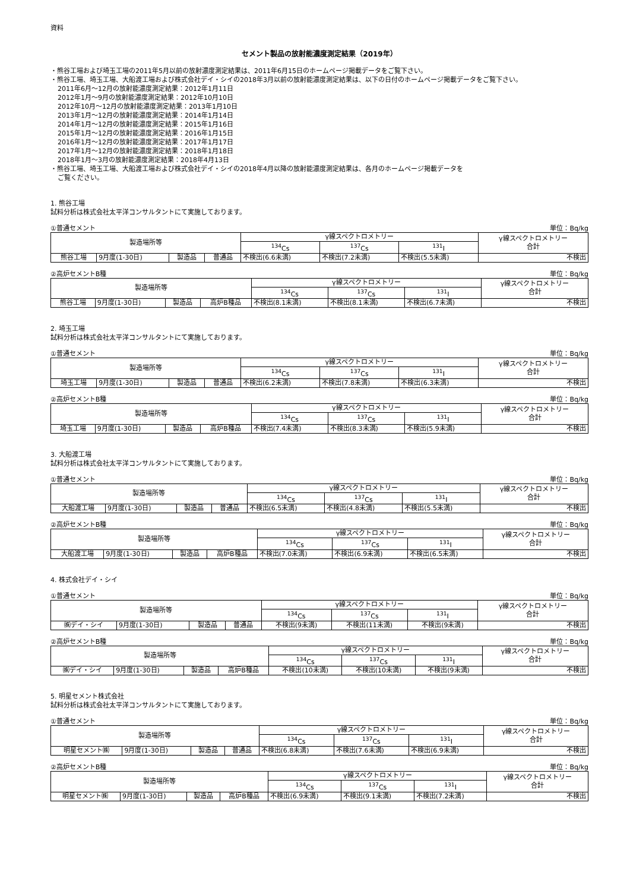資料
セメント製品の放射能濃度測定結果（2019年）
・熊谷工場および埼玉工場の2011年5月以前の放射濃度測定結果は、2011年6月15日のホームページ掲載データをご覧下さい。
・熊谷工場、埼玉工場、大船渡工場および株式会社デイ・シイの2018年3月以前の放射能濃度測定結果は、以下の日付のホームページ掲載データをご覧下さい。
2011年6月～12月の放射能濃度測定結果：2012年1月11日
2012年1月～9月の放射能濃度測定結果：2012年10月10日
2012年10月～12月の放射能濃度測定結果：2013年1月10日
2013年1月～12月の放射能濃度測定結果：2014年1月14日
2014年1月～12月の放射能濃度測定結果：2015年1月16日
2015年1月～12月の放射能濃度測定結果：2016年1月15日
2016年1月～12月の放射能濃度測定結果：2017年1月17日
2017年1月～12月の放射能濃度測定結果：2018年1月18日
2018年1月～3月の放射能濃度測定結果：2018年4月13日
・熊谷工場、埼玉工場、大船渡工場および株式会社デイ・シイの2018年4月以降の放射能濃度測定結果は、各月のホームページ掲載データを
ご覧ください。
1. 熊谷工場
試料分析は株式会社太平洋コンサルタントにて実施しております。
①普通セメント 単位：Bq/kg
| 製造場所等 | | | | γ線スペクトロメトリー | | | γ線スペクトロメトリー 合計 |
| --- | --- | --- | --- | --- | --- | --- | --- |
| | | | | <sup>134</sup>Cs | <sup>137</sup>Cs | <sup>131</sup>I | |
| 熊谷工場 | 9月度(1-30日) | 製造品 | 普通品 | 不検出(6.6未満) | 不検出(7.2未満) | 不検出(5.5未満) | 不検出 |
②高炉セメントB種 単位：Bq/kg
| 製造場所等 | | | | γ線スペクトロメトリー | | | γ線スペクトロメトリー 合計 |
| --- | --- | --- | --- | --- | --- | --- | --- |
| | | | | <sup>134</sup>Cs | <sup>137</sup>Cs | <sup>131</sup>I | |
| 熊谷工場 | 9月度(1-30日) | 製造品 | 高炉B種品 | 不検出(8.1未満) | 不検出(8.1未満) | 不検出(6.7未満) | 不検出 |
2. 埼玉工場
試料分析は株式会社太平洋コンサルタントにて実施しております。
①普通セメント 単位：Bq/kg
| 製造場所等 | | | | γ線スペクトロメトリー | | | γ線スペクトロメトリー 合計 |
| --- | --- | --- | --- | --- | --- | --- | --- |
| | | | | <sup>134</sup>Cs | <sup>137</sup>Cs | <sup>131</sup>I | |
| 埼玉工場 | 9月度(1-30日) | 製造品 | 普通品 | 不検出(6.2未満) | 不検出(7.8未満) | 不検出(6.3未満) | 不検出 |
②高炉セメントB種 単位：Bq/kg
| 製造場所等 | | | | γ線スペクトロメトリー | | | γ線スペクトロメトリー 合計 |
| --- | --- | --- | --- | --- | --- | --- | --- |
| | | | | <sup>134</sup>Cs | <sup>137</sup>Cs | <sup>131</sup>I | |
| 埼玉工場 | 9月度(1-30日) | 製造品 | 高炉B種品 | 不検出(7.4未満) | 不検出(8.3未満) | 不検出(5.9未満) | 不検出 |
3. 大船渡工場
試料分析は株式会社太平洋コンサルタントにて実施しております。
①普通セメント 単位：Bq/kg
| 製造場所等 | | | | γ線スペクトロメトリー | | | γ線スペクトロメトリー 合計 |
| --- | --- | --- | --- | --- | --- | --- | --- |
| | | | | <sup>134</sup>Cs | <sup>137</sup>Cs | <sup>131</sup>I | |
| 大船渡工場 | 9月度(1-30日) | 製造品 | 普通品 | 不検出(6.5未満) | 不検出(4.8未満) | 不検出(5.5未満) | 不検出 |
②高炉セメントB種 単位：Bq/kg
| 製造場所等 | | | | γ線スペクトロメトリー | | | γ線スペクトロメトリー 合計 |
| --- | --- | --- | --- | --- | --- | --- | --- |
| | | | | <sup>134</sup>Cs | <sup>137</sup>Cs | <sup>131</sup>I | |
| 大船渡工場 | 9月度(1-30日) | 製造品 | 高炉B種品 | 不検出(7.0未満) | 不検出(6.9未満) | 不検出(6.5未満) | 不検出 |
4. 株式会社デイ・シイ
①普通セメント 単位：Bq/kg
| 製造場所等 | | | | γ線スペクトロメトリー | | | γ線スペクトロメトリー 合計 |
| --- | --- | --- | --- | --- | --- | --- | --- |
| | | | | <sup>134</sup>Cs | <sup>137</sup>Cs | <sup>131</sup>I | |
| ㈱デイ・シイ | 9月度(1-30日) | 製造品 | 普通品 | 不検出(9未満) | 不検出(11未満) | 不検出(9未満) | 不検出 |
②高炉セメントB種 単位：Bq/kg
| 製造場所等 | | | | γ線スペクトロメトリー | | | γ線スペクトロメトリー 合計 |
| --- | --- | --- | --- | --- | --- | --- | --- |
| | | | | <sup>134</sup>Cs | <sup>137</sup>Cs | <sup>131</sup>I | |
| ㈱デイ・シイ | 9月度(1-30日) | 製造品 | 高炉B種品 | 不検出(10未満) | 不検出(10未満) | 不検出(9未満) | 不検出 |
5. 明星セメント株式会社
試料分析は株式会社太平洋コンサルタントにて実施しております。
①普通セメント 単位：Bq/kg
| 製造場所等 | | | | γ線スペクトロメトリー | | | γ線スペクトロメトリー 合計 |
| --- | --- | --- | --- | --- | --- | --- | --- |
| | | | | <sup>134</sup>Cs | <sup>137</sup>Cs | <sup>131</sup>I | |
| 明星セメント㈱ | 9月度(1-30日) | 製造品 | 普通品 | 不検出(6.8未満) | 不検出(7.6未満) | 不検出(6.9未満) | 不検出 |
②高炉セメントB種 単位：Bq/kg
| 製造場所等 | | | | γ線スペクトロメトリー | | | γ線スペクトロメトリー 合計 |
| --- | --- | --- | --- | --- | --- | --- | --- |
| | | | | <sup>134</sup>Cs | <sup>137</sup>Cs | <sup>131</sup>I | |
| 明星セメント㈱ | 9月度(1-30日) | 製造品 | 高炉B種品 | 不検出(6.9未満) | 不検出(9.1未満) | 不検出(7.2未満) | 不検出 |